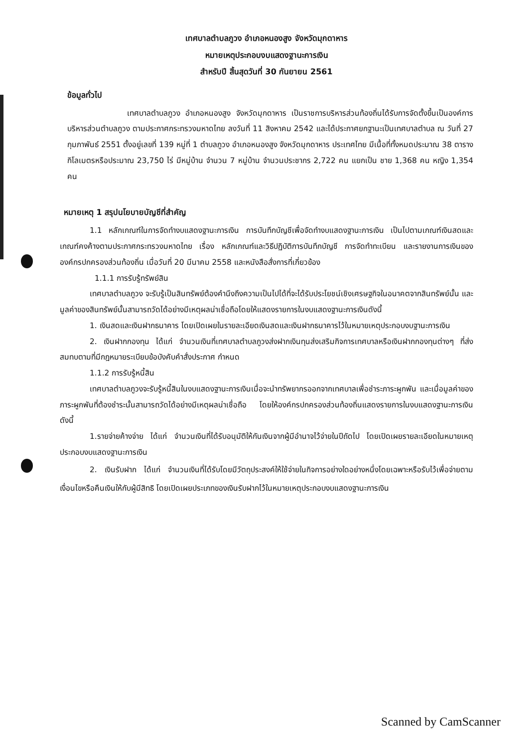เทศบาลตำบลภูวง อำเภอหนองสูง จังหวัดมุกดาหาร
หมายเหตุประกอบงบแสดงฐานะการเงิน
สำหรับปี สิ้นสุดวันที่ 30 กันยายน 2561
ข้อมูลทั่วไป
เทศบาลตำบลภูวง อำเภอหนองสูง จังหวัดมุกดาหาร เป็นราชการบริหารส่วนท้องถิ่นได้รับการจัดตั้งขึ้นเป็นองค์การบริหารส่วนตำบลภูวง ตามประกาศกระทรวงมหาดไทย ลงวันที่ 11 สิงหาคม 2542 และได้ประกาศยกฐานะเป็นเทศบาลตำบล ณ วันที่ 27 กุมภาพันธ์ 2551 ตั้งอยู่เลขที่ 139 หมู่ที่ 1 ตำบลภูวง อำเภอหนองสูง จังหวัดมุกดาหาร ประเทศไทย มีเนื้อที่ทั้งหมดประมาณ 38 ตาราง กิโลเมตรหรือประมาณ 23,750 ไร่ มีหมู่บ้าน จำนวน 7 หมู่บ้าน จำนวนประชากร 2,722 คน แยกเป็น ชาย 1,368 คน หญิง 1,354 คน
หมายเหตุ 1 สรุปนโยบายบัญชีที่สำคัญ
1.1 หลักเกณฑ์ในการจัดทำงบแสดงฐานะการเงิน การบันทึกบัญชีเพื่อจัดทำงบแสดงฐานะการเงิน เป็นไปตามเกณฑ์เงินสดและเกณฑ์คงค้างตามประกาศกระทรวงมหาดไทย เรื่อง หลักเกณฑ์และวิธีปฏิบัติการบันทึกบัญชี การจัดทำทะเบียน และรายงานการเงินขององค์กรปกครองส่วนท้องถิ่น เมื่อวันที่ 20 มีนาคม 2558 และหนังสือสั่งการที่เกี่ยวข้อง
1.1.1 การรับรู้ทรัพย์สิน
เทศบาลตำบลภูวง จะรับรู้เป็นสินทรัพย์ต้องคำนึงถึงความเป็นไปได้ที่จะได้รับประโยชน์เชิงเศรษฐกิจในอนาคตจากสินทรัพย์นั้น และมูลค่าของสินทรัพย์นั้นสามารถวัดได้อย่างมีเหตุผลน่าเชื่อถือโดยให้แสดงรายการในงบแสดงฐานะการเงินดังนี้
1. เงินสดและเงินฝากธนาคาร โดยเปิดเผยในรายละเอียดเงินสดและเงินฝากธนาคารไว้ในหมายเหตุประกอบงบฐานะการเงิน
2. เงินฝากกองทุน ได้แก่ จำนวนเงินที่เทศบาลตำบลภูวงส่งฝากเงินทุนส่งเสริมกิจการเทศบาลหรือเงินฝากกองทุนต่างๆ ที่ส่งสมทบตามที่มีกฎหมายระเบียบข้อบังคับคำสั่งประกาศ กำหนด
1.1.2 การรับรู้หนี้สิน
เทศบาลตำบลภูวงจะรับรู้หนี้สินในงบแสดงฐานะการเงินเมื่อจะนำทรัพยากรออกจากเทศบาลเพื่อชำระภาระผูกพัน และเมื่อมูลค่าของภาระผูกพันที่ต้องชำระนั้นสามารถวัดได้อย่างมีเหตุผลน่าเชื่อถือ โดยให้องค์กรปกครองส่วนท้องถิ่นแสดงรายการในงบแสดงฐานะการเงิน ดังนี้
1.รายจ่ายค้างจ่าย ได้แก่ จำนวนเงินที่ได้รับอนุมัติให้กันเงินจากผู้มีอำนาจไว้จ่ายในปีถัดไป โดยเปิดเผยรายละเอียดในหมายเหตุประกอบงบแสดงฐานะการเงิน
2. เงินรับฝาก ได้แก่ จำนวนเงินที่ได้รับโดยมีวัตถุประสงค์ให้ใช้จ่ายในกิจการอย่างใดอย่างหนึ่งโดยเฉพาะหรือรับไว้เพื่อจ่ายตามเงื่อนไขหรือคืนเงินให้กับผู้มีสิทธิ โดยเปิดเผยประเภทของเงินรับฝากไว้ในหมายเหตุประกอบงบแสดงฐานะการเงิน
Scanned by CamScanner